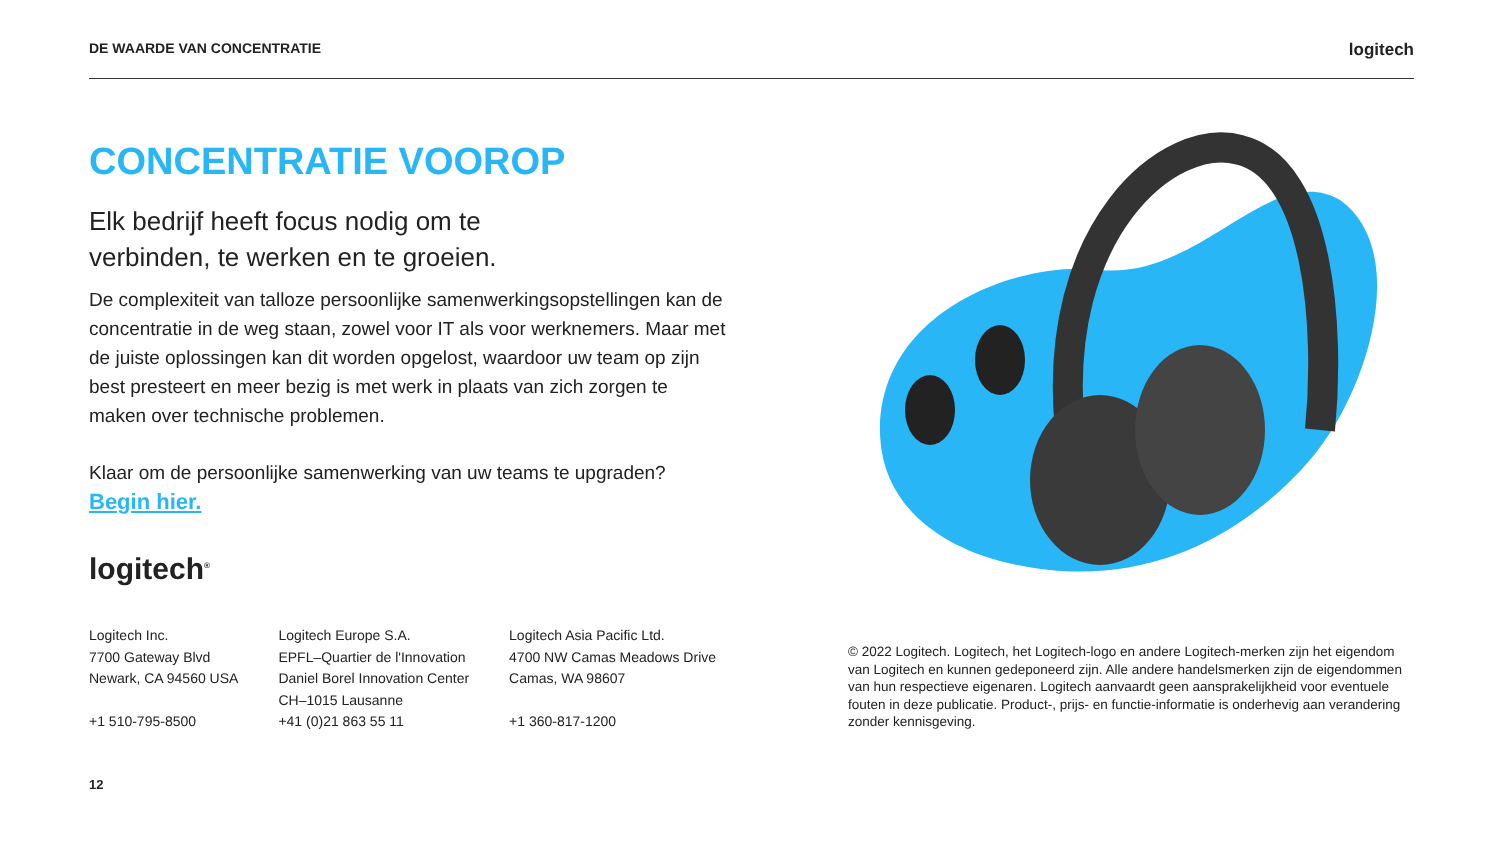DE WAARDE VAN CONCENTRATIE logitech
CONCENTRATIE VOOROP
Elk bedrijf heeft focus nodig om te
verbinden, te werken en te groeien.
De complexiteit van talloze persoonlijke samenwerkingsopstellingen kan de concentratie in de weg staan, zowel voor IT als voor werknemers. Maar met de juiste oplossingen kan dit worden opgelost, waardoor uw team op zijn best presteert en meer bezig is met werk in plaats van zich zorgen te maken over technische problemen.
Klaar om de persoonlijke samenwerking van uw teams te upgraden?
Begin hier.
logitech<sup>®</sup>
Logitech Inc.
7700 Gateway Blvd
Newark, CA 94560 USA
+1 510-795-8500
Logitech Europe S.A.
EPFL–Quartier de l'Innovation
Daniel Borel Innovation Center
CH–1015 Lausanne
+41 (0)21 863 55 11
Logitech Asia Pacific Ltd.
4700 NW Camas Meadows Drive
Camas, WA 98607
+1 360-817-1200
© 2022 Logitech. Logitech, het Logitech-logo en andere Logitech-merken zijn het eigendom van Logitech en kunnen gedeponeerd zijn. Alle andere handelsmerken zijn de eigendommen van hun respectieve eigenaren. Logitech aanvaardt geen aansprakelijkheid voor eventuele fouten in deze publicatie. Product-, prijs- en functie-informatie is onderhevig aan verandering zonder kennisgeving.
12